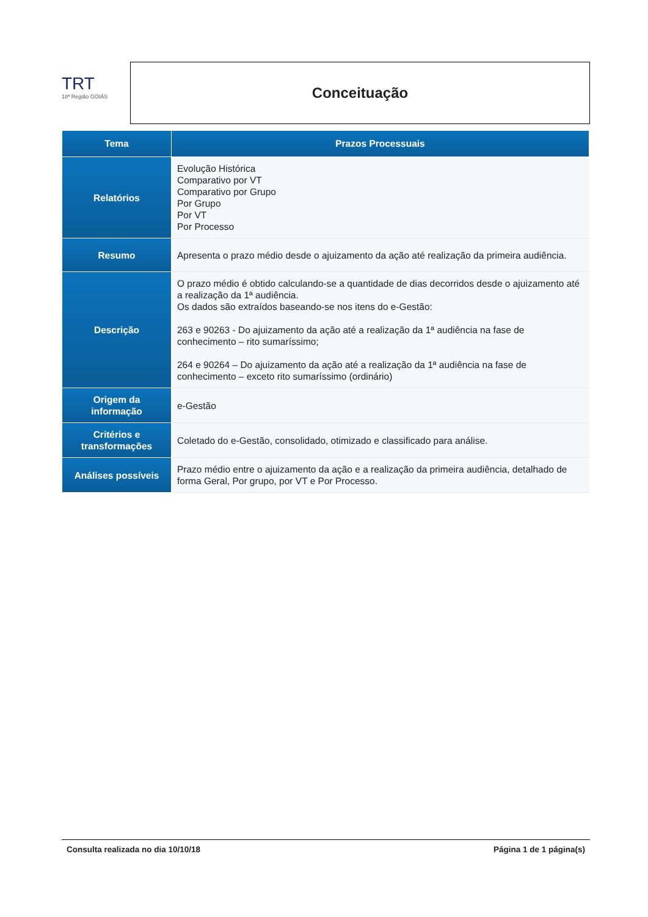TRT
18ª Região GOIÁS
Conceituação
| Tema | Prazos Processuais |
| --- | --- |
| Relatórios | Evolução Histórica Comparativo por VT Comparativo por Grupo Por Grupo Por VT Por Processo |
| Resumo | Apresenta o prazo médio desde o ajuizamento da ação até realização da primeira audiência. |
| Descrição | O prazo médio é obtido calculando-se a quantidade de dias decorridos desde o ajuizamento até a realização da 1ª audiência. Os dados são extraídos baseando-se nos itens do e-Gestão: 263 e 90263 - Do ajuizamento da ação até a realização da 1ª audiência na fase de conhecimento – rito sumaríssimo; 264 e 90264 – Do ajuizamento da ação até a realização da 1ª audiência na fase de conhecimento – exceto rito sumaríssimo (ordinário) |
| Origem da informação | e-Gestão |
| Critérios e transformações | Coletado do e-Gestão, consolidado, otimizado e classificado para análise. |
| Análises possíveis | Prazo médio entre o ajuizamento da ação e a realização da primeira audiência, detalhado de forma Geral, Por grupo, por VT e Por Processo. |
Consulta realizada no dia 10/10/18 Página 1 de 1 página(s)